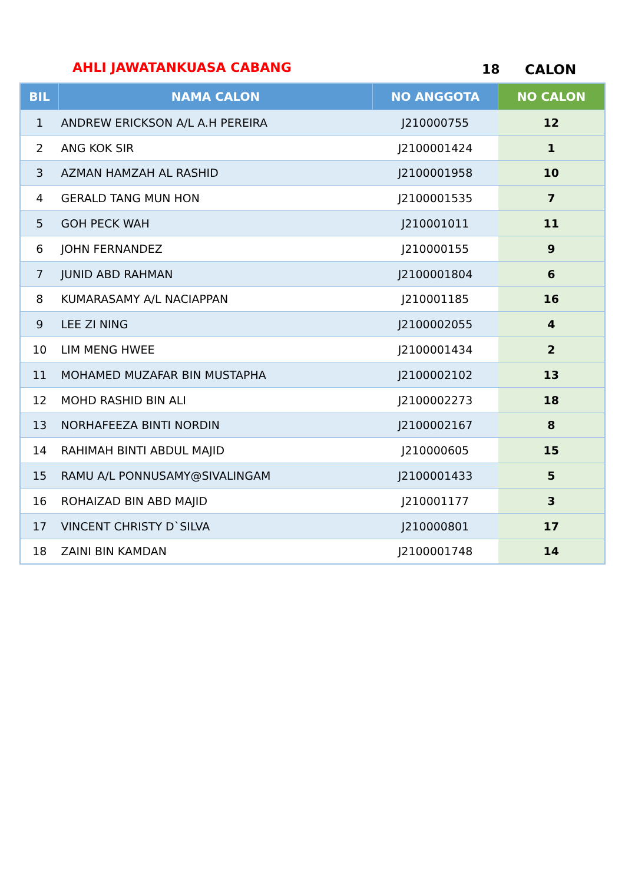AHLI JAWATANKUASA CABANG 18 CALON
| BIL | NAMA CALON | NO ANGGOTA | NO CALON |
| --- | --- | --- | --- |
| 1 | ANDREW ERICKSON A/L A.H PEREIRA | J210000755 | 12 |
| 2 | ANG KOK SIR | J2100001424 | 1 |
| 3 | AZMAN HAMZAH AL RASHID | J2100001958 | 10 |
| 4 | GERALD TANG MUN HON | J2100001535 | 7 |
| 5 | GOH PECK WAH | J210001011 | 11 |
| 6 | JOHN FERNANDEZ | J210000155 | 9 |
| 7 | JUNID ABD RAHMAN | J2100001804 | 6 |
| 8 | KUMARASAMY A/L NACIAPPAN | J210001185 | 16 |
| 9 | LEE ZI NING | J2100002055 | 4 |
| 10 | LIM MENG HWEE | J2100001434 | 2 |
| 11 | MOHAMED MUZAFAR BIN MUSTAPHA | J2100002102 | 13 |
| 12 | MOHD RASHID BIN ALI | J2100002273 | 18 |
| 13 | NORHAFEEZA BINTI NORDIN | J2100002167 | 8 |
| 14 | RAHIMAH BINTI ABDUL MAJID | J210000605 | 15 |
| 15 | RAMU A/L PONNUSAMY@SIVALINGAM | J2100001433 | 5 |
| 16 | ROHAIZAD BIN ABD MAJID | J210001177 | 3 |
| 17 | VINCENT CHRISTY D`SILVA | J210000801 | 17 |
| 18 | ZAINI BIN KAMDAN | J2100001748 | 14 |